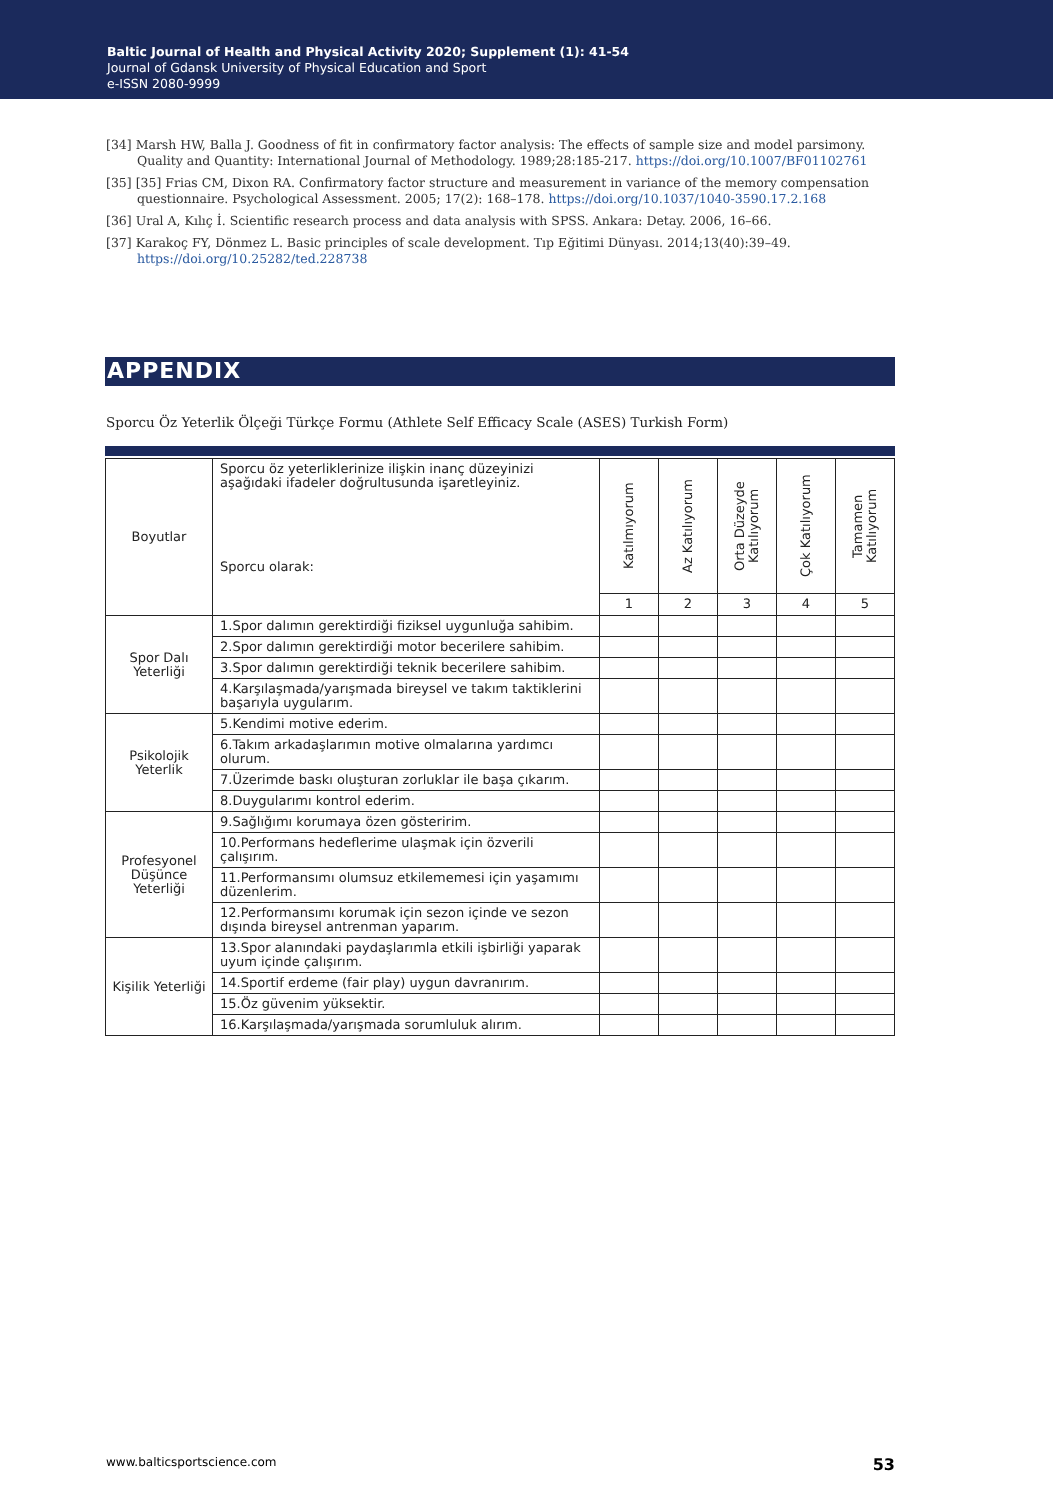Baltic Journal of Health and Physical Activity 2020; Supplement (1): 41-54
Journal of Gdansk University of Physical Education and Sport
e-ISSN 2080-9999
[34] Marsh HW, Balla J. Goodness of fit in confirmatory factor analysis: The effects of sample size and model parsimony. Quality and Quantity: International Journal of Methodology. 1989;28:185-217. https://doi.org/10.1007/BF01102761
[35] [35] Frias CM, Dixon RA. Confirmatory factor structure and measurement in variance of the memory compensation questionnaire. Psychological Assessment. 2005; 17(2): 168–178. https://doi.org/10.1037/1040-3590.17.2.168
[36] Ural A, Kılıç İ. Scientific research process and data analysis with SPSS. Ankara: Detay. 2006, 16–66.
[37] Karakoç FY, Dönmez L. Basic principles of scale development. Tıp Eğitimi Dünyası. 2014;13(40):39–49. https://doi.org/10.25282/ted.228738
APPENDIX
Sporcu Öz Yeterlik Ölçeği Türkçe Formu (Athlete Self Efficacy Scale (ASES) Turkish Form)
| Boyutlar | Sporcu öz yeterliklerinize ilişkin inanç düzeyinizi aşağıdaki ifadeler doğrultusunda işaretleyiniz. Sporcu olarak: | Katılmıyorum | Az Katılıyorum | Orta Düzeyde Katılıyorum | Çok Katılıyorum | Tamamen Katılıyorum |
| --- | --- | --- | --- | --- | --- | --- |
| | | 1 | 2 | 3 | 4 | 5 |
| Spor Dalı Yeterliği | 1.Spor dalımın gerektirdiği fiziksel uygunluğa sahibim. | | | | | |
| | 2.Spor dalımın gerektirdiği motor becerilere sahibim. | | | | | |
| | 3.Spor dalımın gerektirdiği teknik becerilere sahibim. | | | | | |
| | 4.Karşılaşmada/yarışmada bireysel ve takım taktiklerini başarıyla uygularım. | | | | | |
| Psikolojik Yeterlik | 5.Kendimi motive ederim. | | | | | |
| | 6.Takım arkadaşlarımın motive olmalarına yardımcı olurum. | | | | | |
| | 7.Üzerimde baskı oluşturan zorluklar ile başa çıkarım. | | | | | |
| | 8.Duygularımı kontrol ederim. | | | | | |
| Profesyonel Düşünce Yeterliği | 9.Sağlığımı korumaya özen gösteririm. | | | | | |
| | 10.Performans hedeflerime ulaşmak için özverili çalışırım. | | | | | |
| | 11.Performansımı olumsuz etkilememesi için yaşamımı düzenlerim. | | | | | |
| | 12.Performansımı korumak için sezon içinde ve sezon dışında bireysel antrenman yaparım. | | | | | |
| Kişilik Yeterliği | 13.Spor alanındaki paydaşlarımla etkili işbirliği yaparak uyum içinde çalışırım. | | | | | |
| | 14.Sportif erdeme (fair play) uygun davranırım. | | | | | |
| | 15.Öz güvenim yüksektir. | | | | | |
| | 16.Karşılaşmada/yarışmada sorumluluk alırım. | | | | | |
www.balticsportscience.com 53